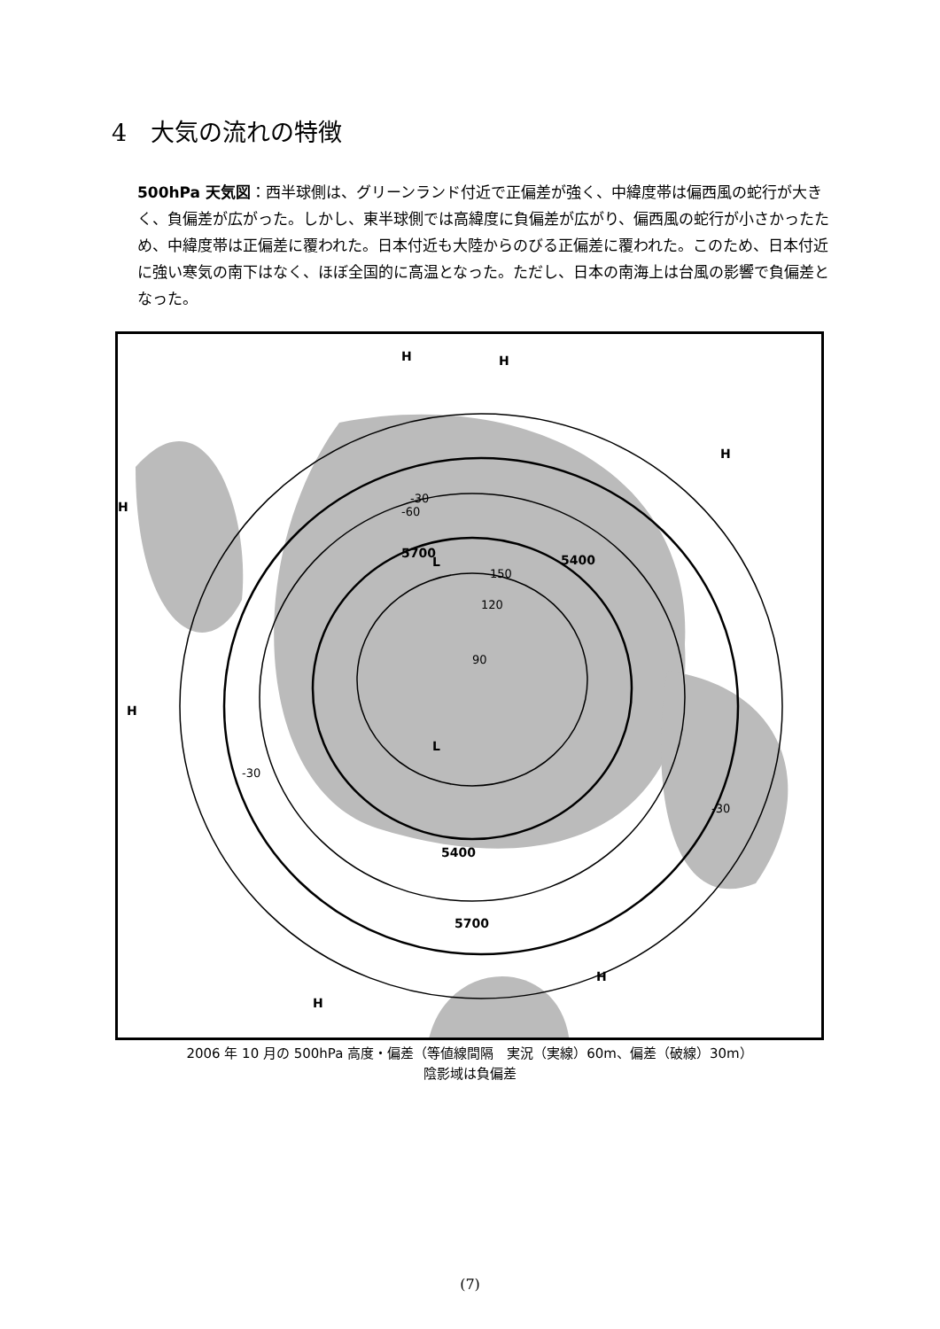4　大気の流れの特徴
500hPa 天気図：西半球側は、グリーンランド付近で正偏差が強く、中緯度帯は偏西風の蛇行が大きく、負偏差が広がった。しかし、東半球側では高緯度に負偏差が広がり、偏西風の蛇行が小さかったため、中緯度帯は正偏差に覆われた。日本付近も大陸からのびる正偏差に覆われた。このため、日本付近に強い寒気の南下はなく、ほぼ全国的に高温となった。ただし、日本の南海上は台風の影響で負偏差となった。
H
H
H
H
H
H
H
5700
5400
5400
5700
L
L
90
120
150
-30
-60
-30
-30
2006 年 10 月の 500hPa 高度・偏差（等値線間隔　実況（実線）60m、偏差（破線）30m）
陰影域は負偏差
(7)